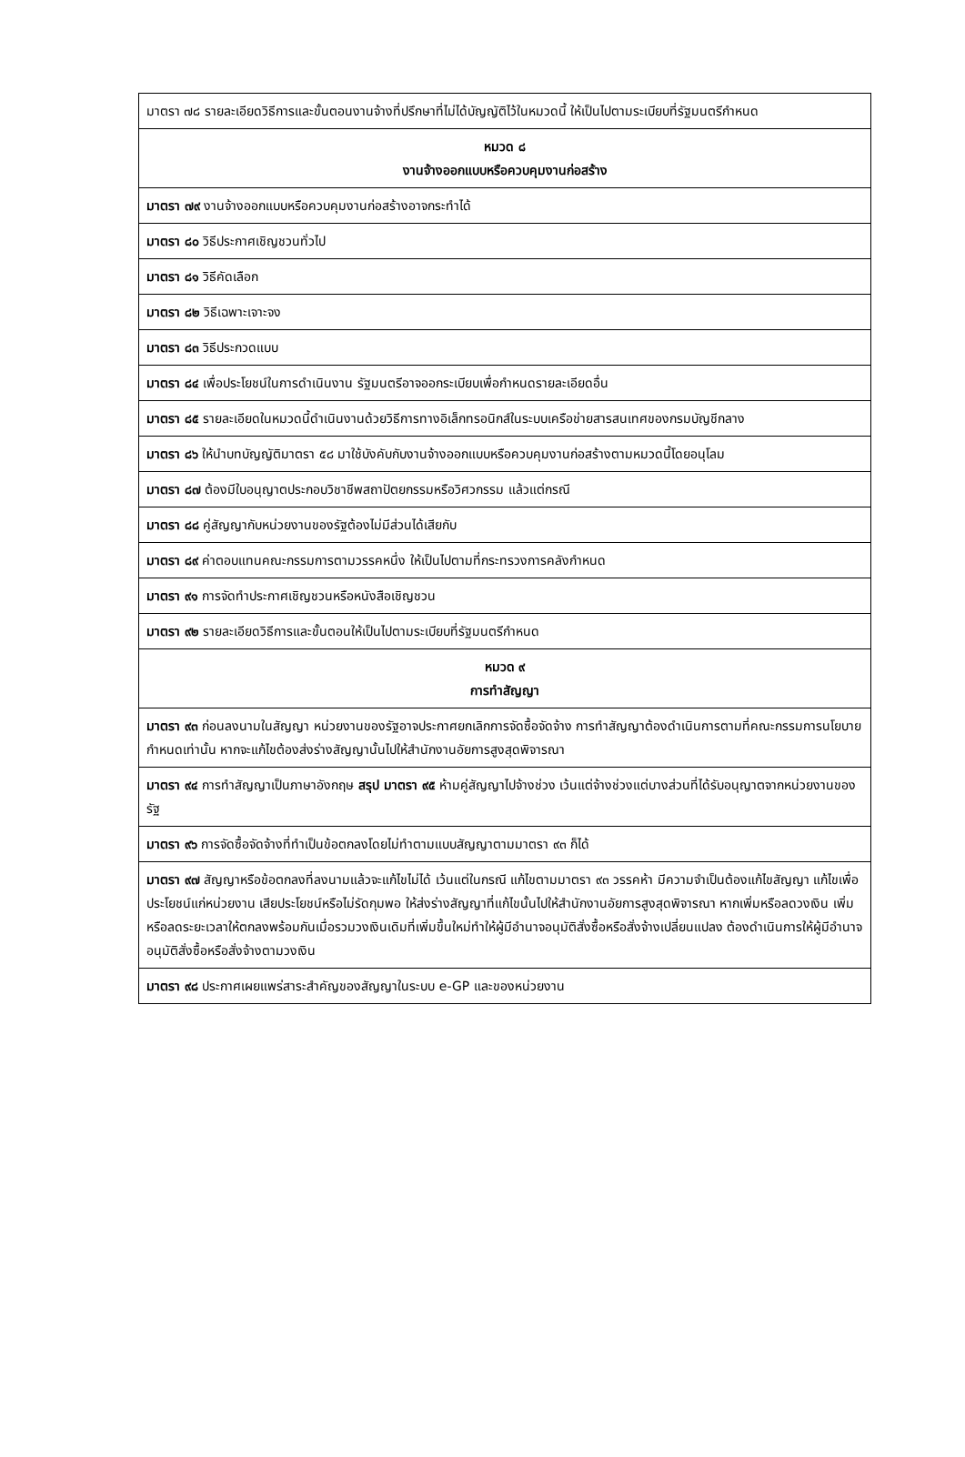| มาตรา ๗๘ รายละเอียดวิธีการและขั้นตอนงานจ้างที่ปรึกษาที่ไม่ได้บัญญัติไว้ในหมวดนี้ ให้เป็นไปตามระเบียบที่รัฐมนตรีกำหนด |
| หมวด ๘ งานจ้างออกแบบหรือควบคุมงานก่อสร้าง |
| มาตรา ๗๙ งานจ้างออกแบบหรือควบคุมงานก่อสร้างอาจกระทำได้ |
| มาตรา ๘๐ วิธีประกาศเชิญชวนทั่วไป |
| มาตรา ๘๑ วิธีคัดเลือก |
| มาตรา ๘๒ วิธีเฉพาะเจาะจง |
| มาตรา ๘๓ วิธีประกวดแบบ |
| มาตรา ๘๔ เพื่อประโยชน์ในการดำเนินงาน รัฐมนตรีอาจออกระเบียบเพื่อกำหนดรายละเอียดอื่น |
| มาตรา ๘๕ รายละเอียดในหมวดนี้ดำเนินงานด้วยวิธีการทางอิเล็กทรอนิกส์ในระบบเครือข่ายสารสนเทศของกรมบัญชีกลาง |
| มาตรา ๘๖ ให้นำบทบัญญัติมาตรา ๕๘ มาใช้บังคับกับงานจ้างออกแบบหรือควบคุมงานก่อสร้างตามหมวดนี้โดยอนุโลม |
| มาตรา ๘๗ ต้องมีใบอนุญาตประกอบวิชาชีพสถาปัตยกรรมหรือวิศวกรรม แล้วแต่กรณี |
| มาตรา ๘๘ คู่สัญญากับหน่วยงานของรัฐต้องไม่มีส่วนได้เสียกับ |
| มาตรา ๘๙ ค่าตอบแทนคณะกรรมการตามวรรคหนึ่ง ให้เป็นไปตามที่กระทรวงการคลังกำหนด |
| มาตรา ๙๑ การจัดทำประกาศเชิญชวนหรือหนังสือเชิญชวน |
| มาตรา ๙๒ รายละเอียดวิธีการและขั้นตอนให้เป็นไปตามระเบียบที่รัฐมนตรีกำหนด |
| หมวด ๙ การทำสัญญา |
| มาตรา ๙๓ ก่อนลงนามในสัญญา หน่วยงานของรัฐอาจประกาศยกเลิกการจัดซื้อจัดจ้าง การทำสัญญาต้องดำเนินการตามที่คณะกรรมการนโยบายกำหนดเท่านั้น หากจะแก้ไขต้องส่งร่างสัญญานั้นไปให้สำนักงานอัยการสูงสุดพิจารณา |
| มาตรา ๙๔ การทำสัญญาเป็นภาษาอังกฤษ สรุป มาตรา ๙๕ ห้ามคู่สัญญาไปจ้างช่วง เว้นแต่จ้างช่วงแต่บางส่วนที่ได้รับอนุญาตจากหน่วยงานของรัฐ |
| มาตรา ๙๖ การจัดซื้อจัดจ้างที่ทำเป็นข้อตกลงโดยไม่ทำตามแบบสัญญาตามมาตรา ๙๓ ก็ได้ |
| มาตรา ๙๗ สัญญาหรือข้อตกลงที่ลงนามแล้วจะแก้ไขไม่ได้ เว้นแต่ในกรณี แก้ไขตามมาตรา ๙๓ วรรคห้า มีความจำเป็นต้องแก้ไขสัญญา แก้ไขเพื่อประโยชน์แก่หน่วยงาน เสียประโยชน์หรือไม่รัดกุมพอ ให้ส่งร่างสัญญาที่แก้ไขนั้นไปให้สำนักงานอัยการสูงสุดพิจารณา หากเพิ่มหรือลดวงเงิน เพิ่มหรือลดระยะเวลาให้ตกลงพร้อมกันเมื่อรวมวงเงินเดิมที่เพิ่มขึ้นใหม่ทำให้ผู้มีอำนาจอนุมัติสั่งซื้อหรือสั่งจ้างเปลี่ยนแปลง ต้องดำเนินการให้ผู้มีอำนาจอนุมัติสั่งซื้อหรือสั่งจ้างตามวงเงิน |
| มาตรา ๙๘ ประกาศเผยแพร่สาระสำคัญของสัญญาในระบบ e-GP และของหน่วยงาน |